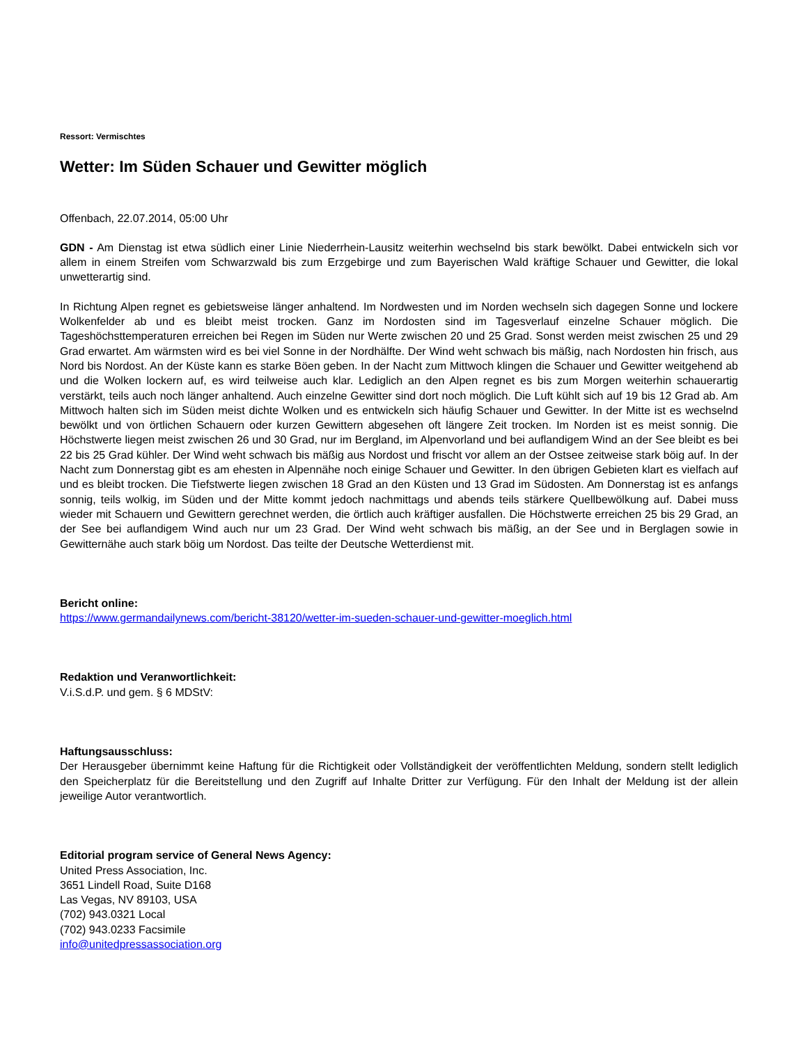Ressort: Vermischtes
Wetter: Im Süden Schauer und Gewitter möglich
Offenbach, 22.07.2014, 05:00 Uhr
GDN - Am Dienstag ist etwa südlich einer Linie Niederrhein-Lausitz weiterhin wechselnd bis stark bewölkt. Dabei entwickeln sich vor allem in einem Streifen vom Schwarzwald bis zum Erzgebirge und zum Bayerischen Wald kräftige Schauer und Gewitter, die lokal unwetterartig sind.
In Richtung Alpen regnet es gebietsweise länger anhaltend. Im Nordwesten und im Norden wechseln sich dagegen Sonne und lockere Wolkenfelder ab und es bleibt meist trocken. Ganz im Nordosten sind im Tagesverlauf einzelne Schauer möglich. Die Tageshöchsttemperaturen erreichen bei Regen im Süden nur Werte zwischen 20 und 25 Grad. Sonst werden meist zwischen 25 und 29 Grad erwartet. Am wärmsten wird es bei viel Sonne in der Nordhälfte. Der Wind weht schwach bis mäßig, nach Nordosten hin frisch, aus Nord bis Nordost. An der Küste kann es starke Böen geben. In der Nacht zum Mittwoch klingen die Schauer und Gewitter weitgehend ab und die Wolken lockern auf, es wird teilweise auch klar. Lediglich an den Alpen regnet es bis zum Morgen weiterhin schauerartig verstärkt, teils auch noch länger anhaltend. Auch einzelne Gewitter sind dort noch möglich. Die Luft kühlt sich auf 19 bis 12 Grad ab. Am Mittwoch halten sich im Süden meist dichte Wolken und es entwickeln sich häufig Schauer und Gewitter. In der Mitte ist es wechselnd bewölkt und von örtlichen Schauern oder kurzen Gewittern abgesehen oft längere Zeit trocken. Im Norden ist es meist sonnig. Die Höchstwerte liegen meist zwischen 26 und 30 Grad, nur im Bergland, im Alpenvorland und bei auflandigem Wind an der See bleibt es bei 22 bis 25 Grad kühler. Der Wind weht schwach bis mäßig aus Nordost und frischt vor allem an der Ostsee zeitweise stark böig auf. In der Nacht zum Donnerstag gibt es am ehesten in Alpennähe noch einige Schauer und Gewitter. In den übrigen Gebieten klart es vielfach auf und es bleibt trocken. Die Tiefstwerte liegen zwischen 18 Grad an den Küsten und 13 Grad im Südosten. Am Donnerstag ist es anfangs sonnig, teils wolkig, im Süden und der Mitte kommt jedoch nachmittags und abends teils stärkere Quellbewölkung auf. Dabei muss wieder mit Schauern und Gewittern gerechnet werden, die örtlich auch kräftiger ausfallen. Die Höchstwerte erreichen 25 bis 29 Grad, an der See bei auflandigem Wind auch nur um 23 Grad. Der Wind weht schwach bis mäßig, an der See und in Berglagen sowie in Gewitternähe auch stark böig um Nordost. Das teilte der Deutsche Wetterdienst mit.
Bericht online:
https://www.germandailynews.com/bericht-38120/wetter-im-sueden-schauer-und-gewitter-moeglich.html
Redaktion und Veranwortlichkeit:
V.i.S.d.P. und gem. § 6 MDStV:
Haftungsausschluss:
Der Herausgeber übernimmt keine Haftung für die Richtigkeit oder Vollständigkeit der veröffentlichten Meldung, sondern stellt lediglich den Speicherplatz für die Bereitstellung und den Zugriff auf Inhalte Dritter zur Verfügung. Für den Inhalt der Meldung ist der allein jeweilige Autor verantwortlich.
Editorial program service of General News Agency:
United Press Association, Inc.
3651 Lindell Road, Suite D168
Las Vegas, NV 89103, USA
(702) 943.0321 Local
(702) 943.0233 Facsimile
info@unitedpressassociation.org